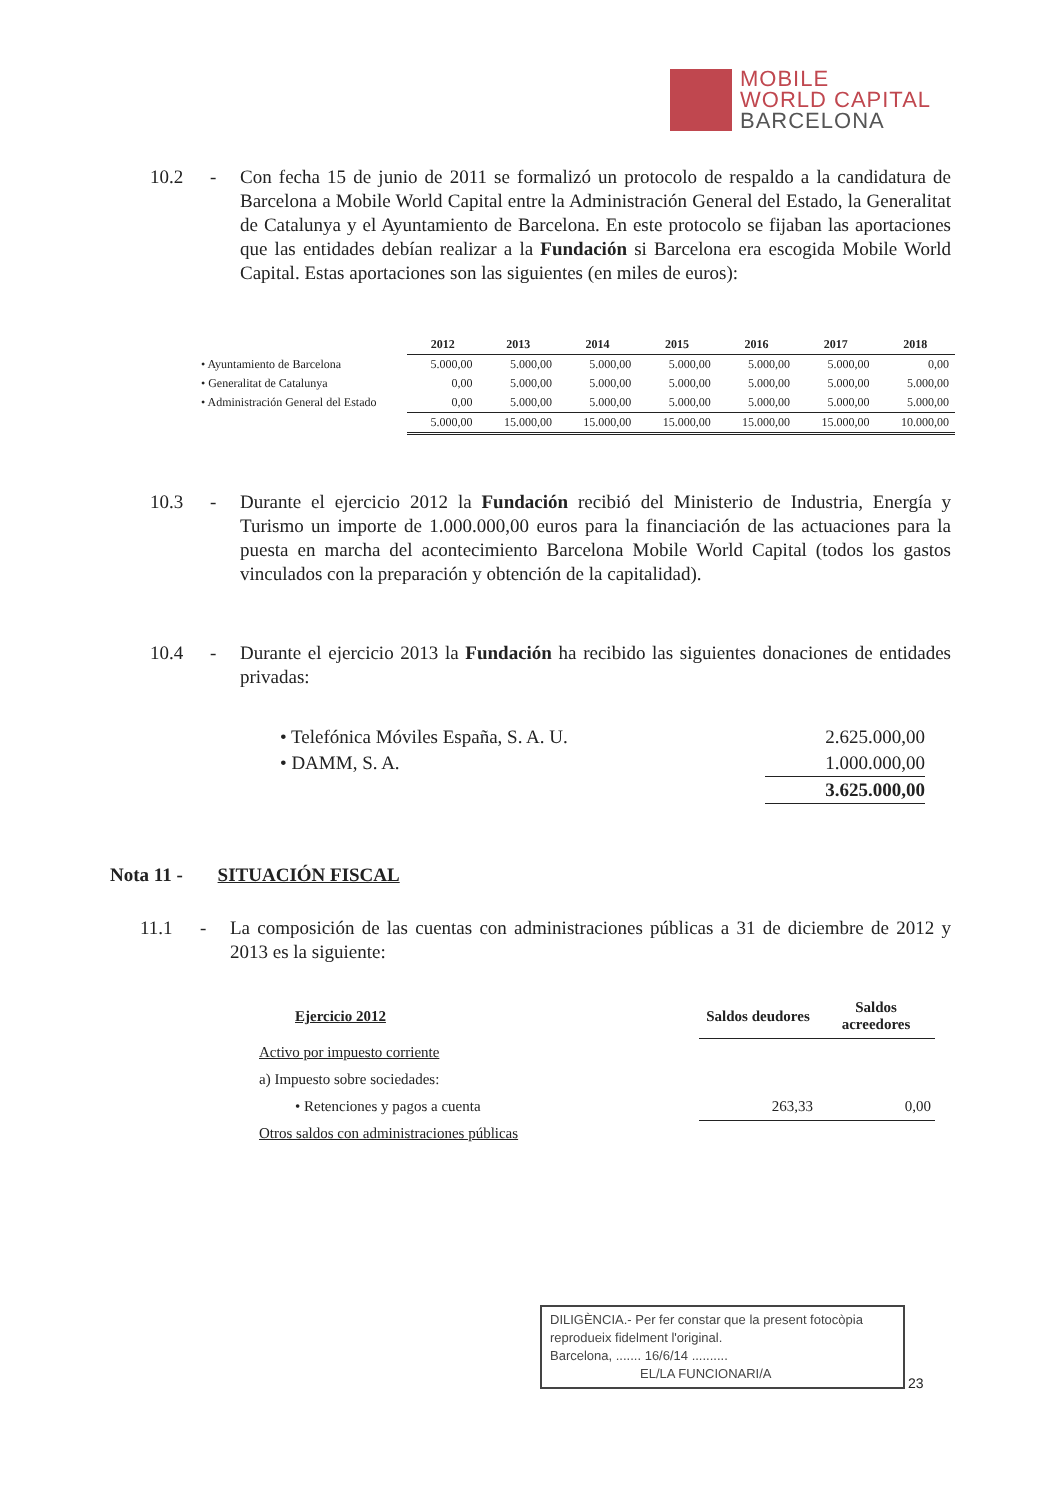MOBILE
WORLD CAPITAL
BARCELONA
10.2 - Con fecha 15 de junio de 2011 se formalizó un protocolo de respaldo a la candidatura de Barcelona a Mobile World Capital entre la Administración General del Estado, la Generalitat de Catalunya y el Ayuntamiento de Barcelona. En este protocolo se fijaban las aportaciones que las entidades debían realizar a la Fundación si Barcelona era escogida Mobile World Capital. Estas aportaciones son las siguientes (en miles de euros):
| | 2012 | 2013 | 2014 | 2015 | 2016 | 2017 | 2018 |
| --- | --- | --- | --- | --- | --- | --- | --- |
| • Ayuntamiento de Barcelona | 5.000,00 | 5.000,00 | 5.000,00 | 5.000,00 | 5.000,00 | 5.000,00 | 0,00 |
| • Generalitat de Catalunya | 0,00 | 5.000,00 | 5.000,00 | 5.000,00 | 5.000,00 | 5.000,00 | 5.000,00 |
| • Administración General del Estado | 0,00 | 5.000,00 | 5.000,00 | 5.000,00 | 5.000,00 | 5.000,00 | 5.000,00 |
| | 5.000,00 | 15.000,00 | 15.000,00 | 15.000,00 | 15.000,00 | 15.000,00 | 10.000,00 |
10.3 - Durante el ejercicio 2012 la Fundación recibió del Ministerio de Industria, Energía y Turismo un importe de 1.000.000,00 euros para la financiación de las actuaciones para la puesta en marcha del acontecimiento Barcelona Mobile World Capital (todos los gastos vinculados con la preparación y obtención de la capitalidad).
10.4 - Durante el ejercicio 2013 la Fundación ha recibido las siguientes donaciones de entidades privadas:
| • Telefónica Móviles España, S. A. U. | 2.625.000,00 |
| • DAMM, S. A. | 1.000.000,00 |
| | 3.625.000,00 |
Nota 11 - SITUACIÓN FISCAL
11.1 - La composición de las cuentas con administraciones públicas a 31 de diciembre de 2012 y 2013 es la siguiente:
| Ejercicio 2012 | Saldos deudores | Saldos acreedores |
| --- | --- | --- |
| Activo por impuesto corriente | | |
| a) Impuesto sobre sociedades: | | |
| • Retenciones y pagos a cuenta | 263,33 | 0,00 |
| Otros saldos con administraciones públicas | | |
DILIGÈNCIA.- Per fer constar que la present fotocòpia reprodueix fidelment l'original.
Barcelona, ....... 16/6/14 ..........
EL/LA FUNCIONARI/A
23